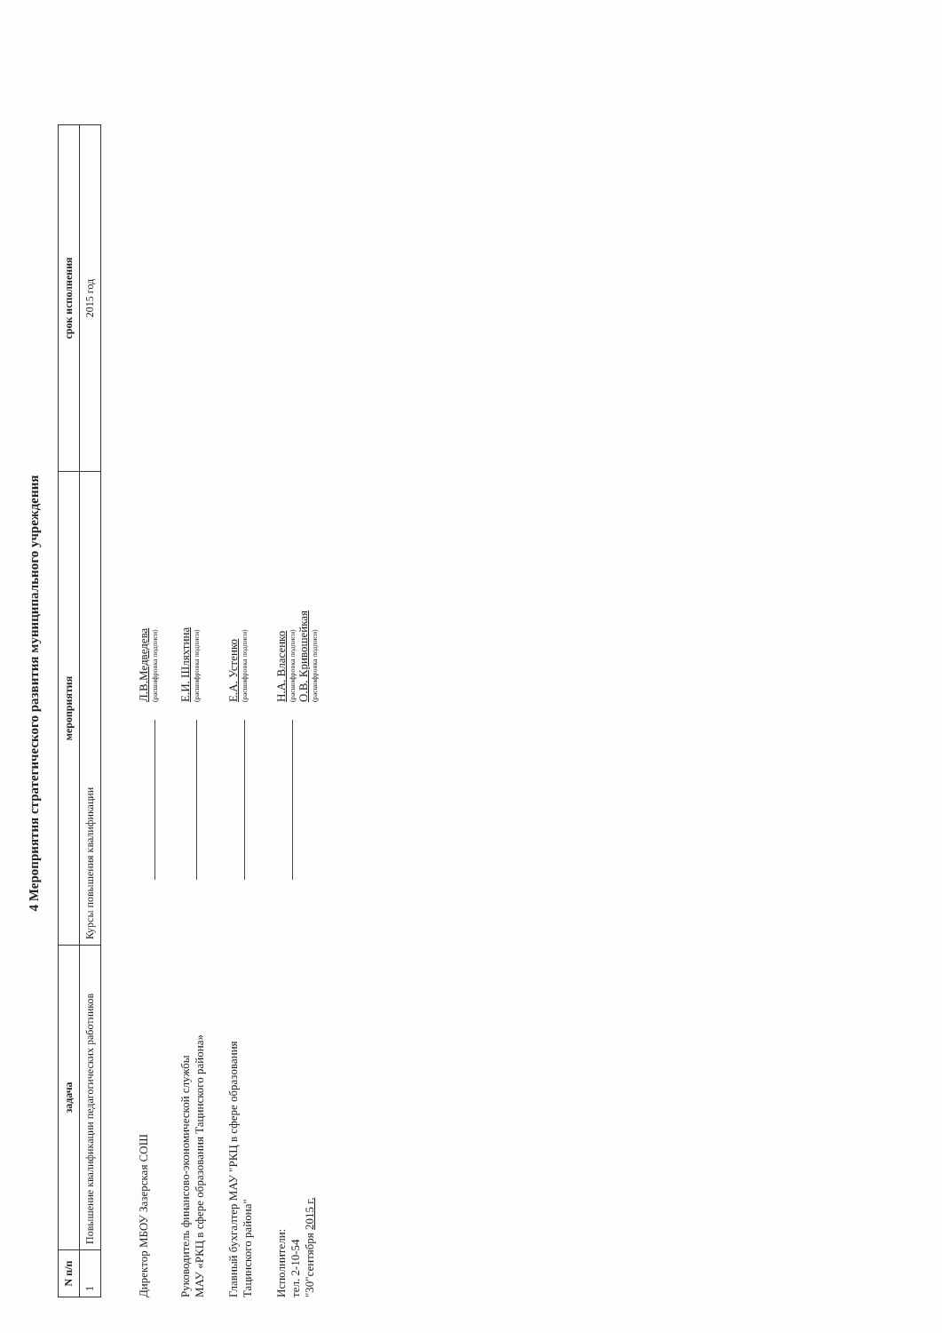4 Мероприятия стратегического развития муниципального учреждения
| N п/п | задача | мероприятия | срок исполнения |
| --- | --- | --- | --- |
| 1 | Повышение квалификации педагогических работников | Курсы повышения квалификации | 2015 год |
Директор МБОУ Зазерская СОШ
Л.В.Медведева
(расшифровка подписи)
Руководитель финансово-экономической службы
МАУ «РКЦ в сфере образования Тацинского района»
Е.И. Шляхтина
(расшифровка подписи)
Главный бухгалтер МАУ "РКЦ в сфере образования
Тацинского района"
Е.А. Устенко
(расшифровка подписи)
Исполнители:
тел. 2-10-54
"30"сентября 2015 г.
Н.А. Власенко
(расшифровка подписи)
О.В. Кривошейкая
(расшифровка подписи)